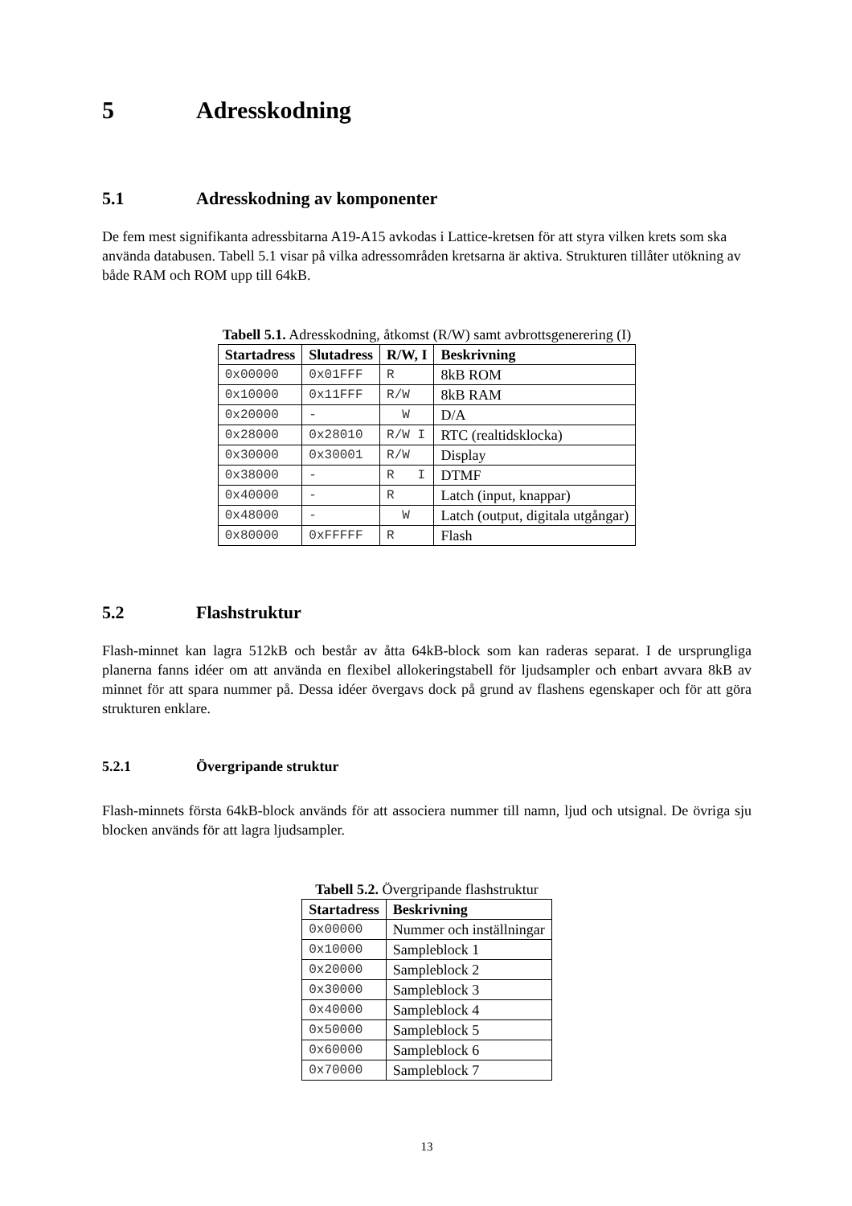5 Adresskodning
5.1 Adresskodning av komponenter
De fem mest signifikanta adressbitarna A19-A15 avkodas i Lattice-kretsen för att styra vilken krets som ska använda databusen. Tabell 5.1 visar på vilka adressområden kretsarna är aktiva. Strukturen tillåter utökning av både RAM och ROM upp till 64kB.
Tabell 5.1. Adresskodning, åtkomst (R/W) samt avbrottsgenerering (I)
| Startadress | Slutadress | R/W, I | Beskrivning |
| --- | --- | --- | --- |
| 0x00000 | 0x01FFF | R | 8kB ROM |
| 0x10000 | 0x11FFF | R/W | 8kB RAM |
| 0x20000 | - | W | D/A |
| 0x28000 | 0x28010 | R/W I | RTC (realtidsklocka) |
| 0x30000 | 0x30001 | R/W | Display |
| 0x38000 | - | R I | DTMF |
| 0x40000 | - | R | Latch (input, knappar) |
| 0x48000 | - | W | Latch (output, digitala utgångar) |
| 0x80000 | 0xFFFFF | R | Flash |
5.2 Flashstruktur
Flash-minnet kan lagra 512kB och består av åtta 64kB-block som kan raderas separat. I de ursprungliga planerna fanns idéer om att använda en flexibel allokeringstabell för ljudsampler och enbart avvara 8kB av minnet för att spara nummer på. Dessa idéer övergavs dock på grund av flashens egenskaper och för att göra strukturen enklare.
5.2.1 Övergripande struktur
Flash-minnets första 64kB-block används för att associera nummer till namn, ljud och utsignal. De övriga sju blocken används för att lagra ljudsampler.
Tabell 5.2. Övergripande flashstruktur
| Startadress | Beskrivning |
| --- | --- |
| 0x00000 | Nummer och inställningar |
| 0x10000 | Sampleblock 1 |
| 0x20000 | Sampleblock 2 |
| 0x30000 | Sampleblock 3 |
| 0x40000 | Sampleblock 4 |
| 0x50000 | Sampleblock 5 |
| 0x60000 | Sampleblock 6 |
| 0x70000 | Sampleblock 7 |
13